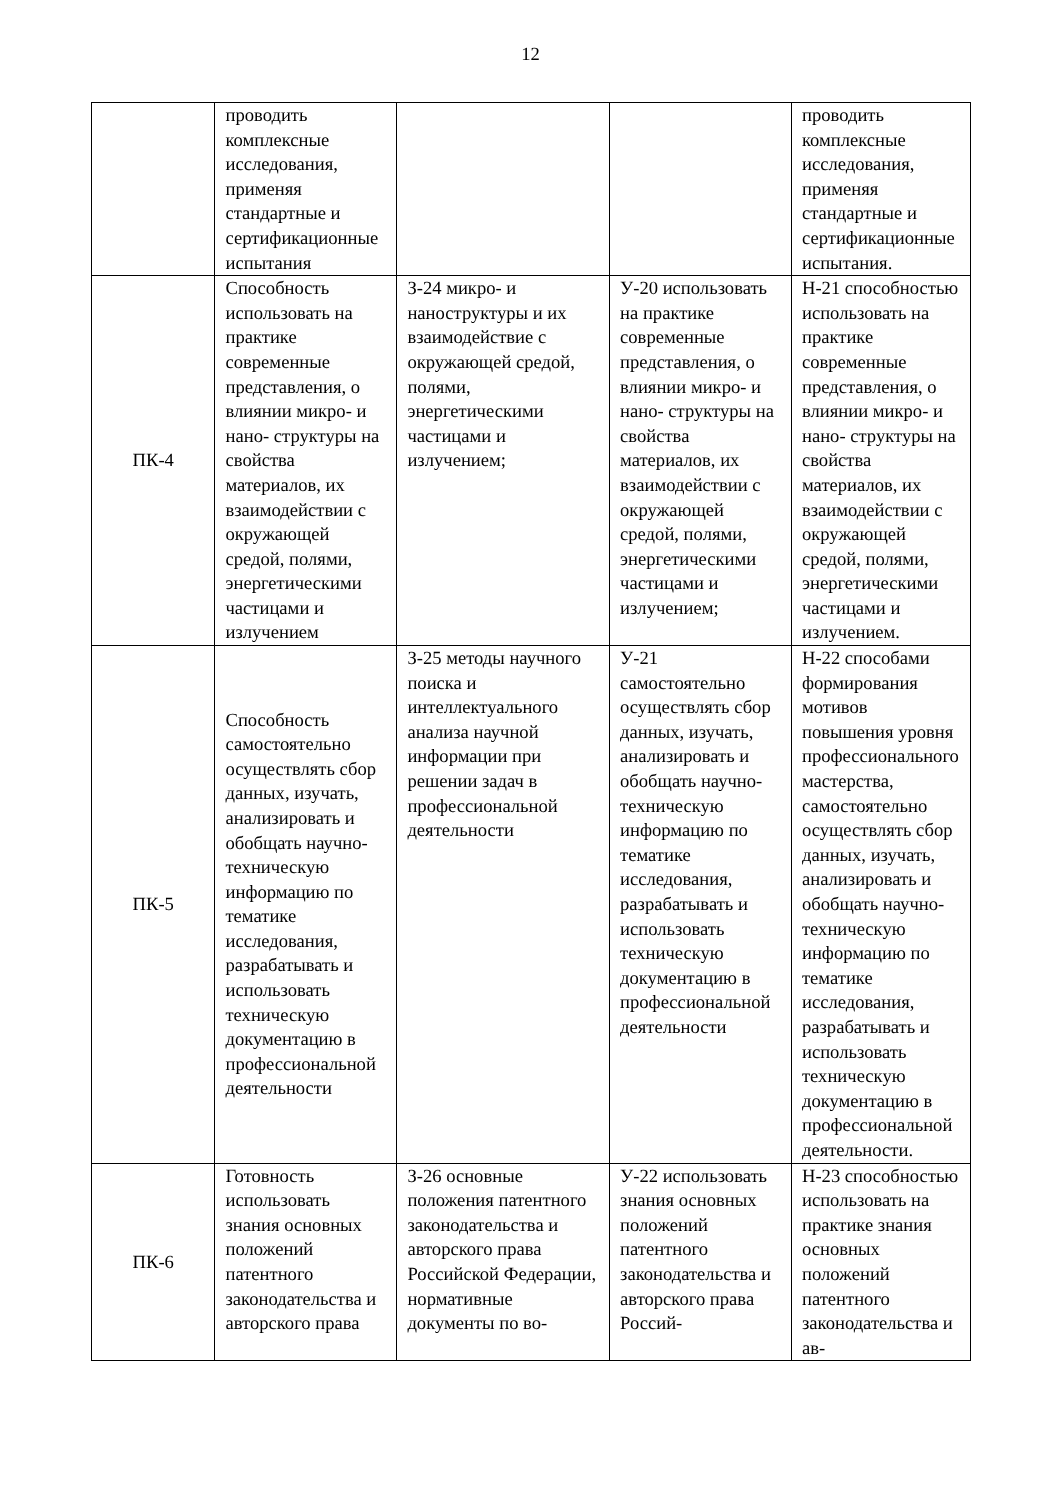12
| | проводить комплексные исследования, применяя стандартные и сертификационные испытания | | | проводить комплексные исследования, применяя стандартные и сертификационные испытания. |
| ПК-4 | Способность использовать на практике современные представления, о влиянии микро- и нано- структуры на свойства материалов, их взаимодействии с окружающей средой, полями, энергетическими частицами и излучением | З-24 микро- и наноструктуры и их взаимодействие с окружающей средой, полями, энергетическими частицами и излучением; | У-20 использовать на практике современные представления, о влиянии микро- и нано- структуры на свойства материалов, их взаимодействии с окружающей средой, полями, энергетическими частицами и излучением; | Н-21 способностью использовать на практике современные представления, о влиянии микро- и нано- структуры на свойства материалов, их взаимодействии с окружающей средой, полями, энергетическими частицами и излучением. |
| ПК-5 | Способность самостоятельно осуществлять сбор данных, изучать, анализировать и обобщать научно-техническую информацию по тематике исследования, разрабатывать и использовать техническую документацию в профессиональной деятельности | З-25 методы научного поиска и интеллектуального анализа научной информации при решении задач в профессиональной деятельности | У-21 самостоятельно осуществлять сбор данных, изучать, анализировать и обобщать научно-техническую информацию по тематике исследования, разрабатывать и использовать техническую документацию в профессиональной деятельности | Н-22 способами формирования мотивов повышения уровня профессионального мастерства, самостоятельно осуществлять сбор данных, изучать, анализировать и обобщать научно-техническую информацию по тематике исследования, разрабатывать и использовать техническую документацию в профессиональной деятельности. |
| ПК-6 | Готовность использовать знания основных положений патентного законодательства и авторского права | З-26 основные положения патентного законодательства и авторского права Российской Федерации, нормативные документы по во- | У-22 использовать знания основных положений патентного законодательства и авторского права Россий- | Н-23 способностью использовать на практике знания основных положений патентного законодательства и ав- |